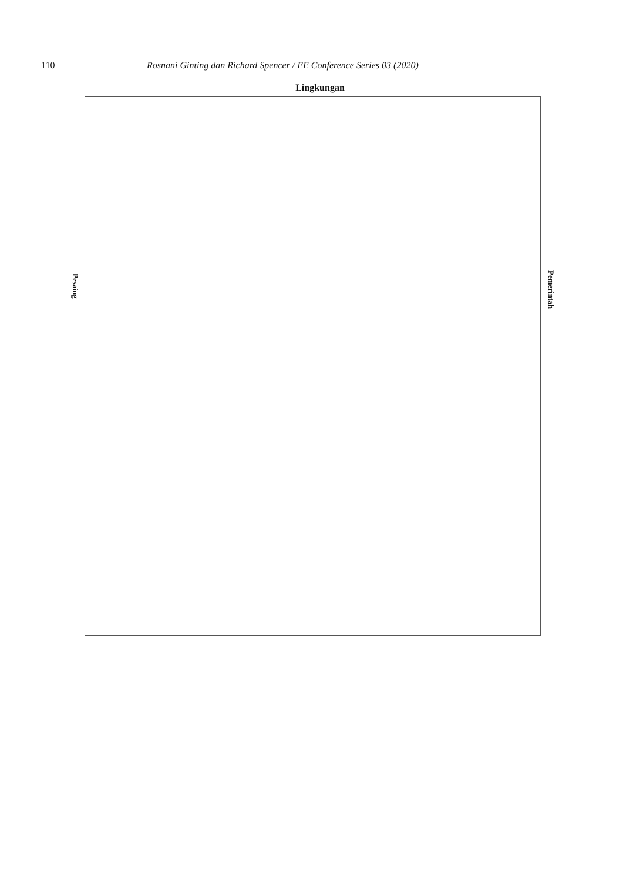110 Rosnani Ginting dan Richard Spencer / EE Conference Series 03 (2020)
Lingkungan
Pesaing
Pemerintah